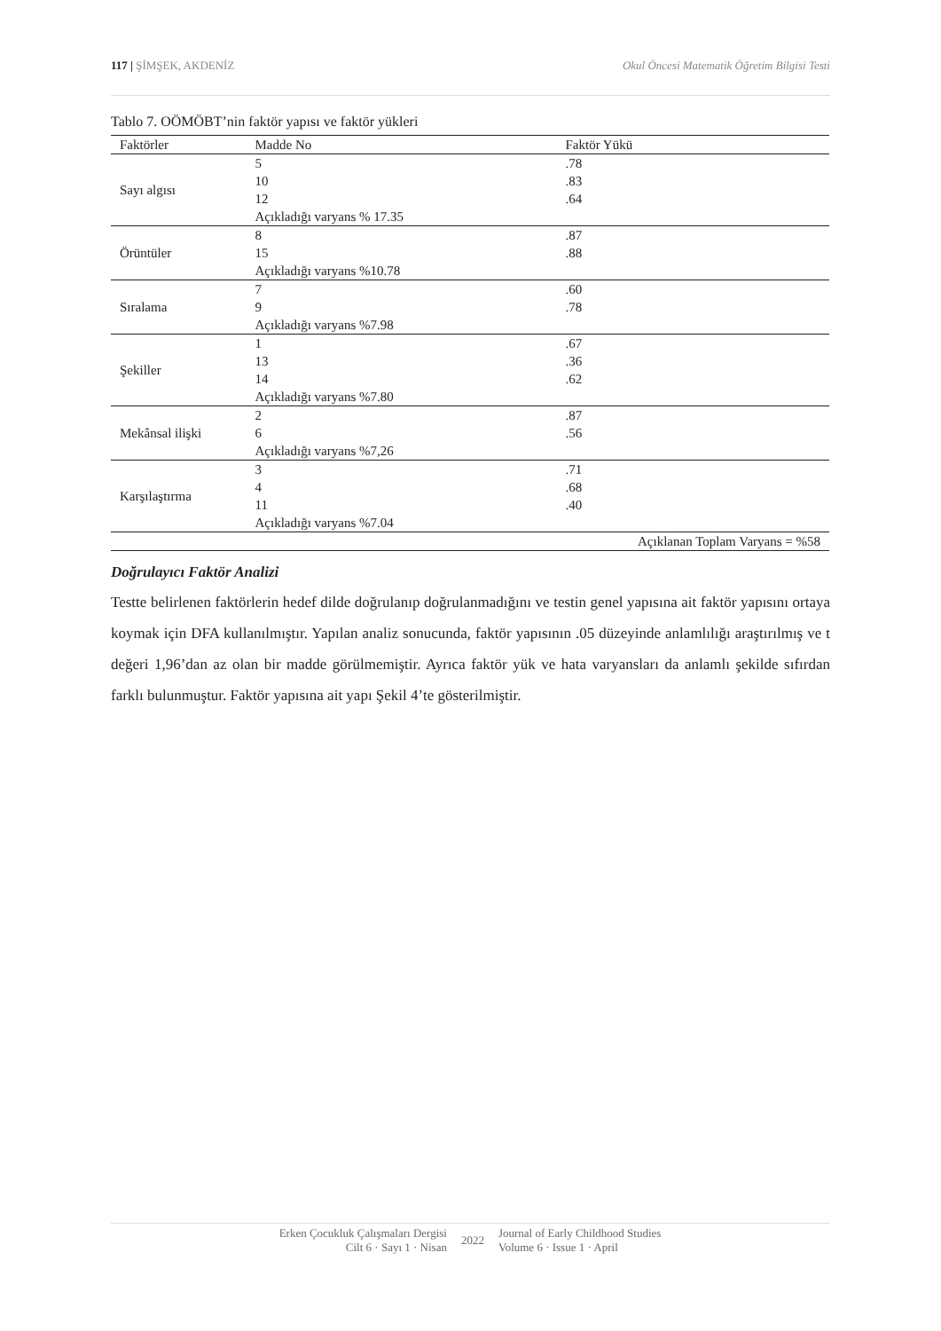117 | ŞİMŞEK, AKDENİZ Okul Öncesi Matematik Öğretim Bilgisi Testi
Tablo 7. OÖMÖBT’nin faktör yapısı ve faktör yükleri
| Faktörler | Madde No | Faktör Yükü |
| --- | --- | --- |
| Sayı algısı | 5 | .78 |
| | 10 | .83 |
| | 12 | .64 |
| | Açıkladığı varyans % 17.35 | |
| Örüntüler | 8 | .87 |
| | 15 | .88 |
| | Açıkladığı varyans %10.78 | |
| Sıralama | 7 | .60 |
| | 9 | .78 |
| | Açıkladığı varyans %7.98 | |
| Şekiller | 1 | .67 |
| | 13 | .36 |
| | 14 | .62 |
| | Açıkladığı varyans %7.80 | |
| Mekânsal ilişki | 2 | .87 |
| | 6 | .56 |
| | Açıkladığı varyans %7,26 | |
| Karşılaştırma | 3 | .71 |
| | 4 | .68 |
| | 11 | .40 |
| | Açıkladığı varyans %7.04 | |
| | | Açıklanan Toplam Varyans = %58 |
Doğrulayıcı Faktör Analizi
Testte belirlenen faktörlerin hedef dilde doğrulanıp doğrulanmadığını ve testin genel yapısına ait faktör yapısını ortaya koymak için DFA kullanılmıştır. Yapılan analiz sonucunda, faktör yapısının .05 düzeyinde anlamlılığı araştırılmış ve t değeri 1,96’dan az olan bir madde görülmemiştir. Ayrıca faktör yük ve hata varyansları da anlamlı şekilde sıfırdan farklı bulunmuştur. Faktör yapısına ait yapı Şekil 4’te gösterilmiştir.
Erken Çocukluk Çalışmaları Dergisi
Cilt 6 · Sayı 1 · Nisan
2022
Journal of Early Childhood Studies
Volume 6 · Issue 1 · April